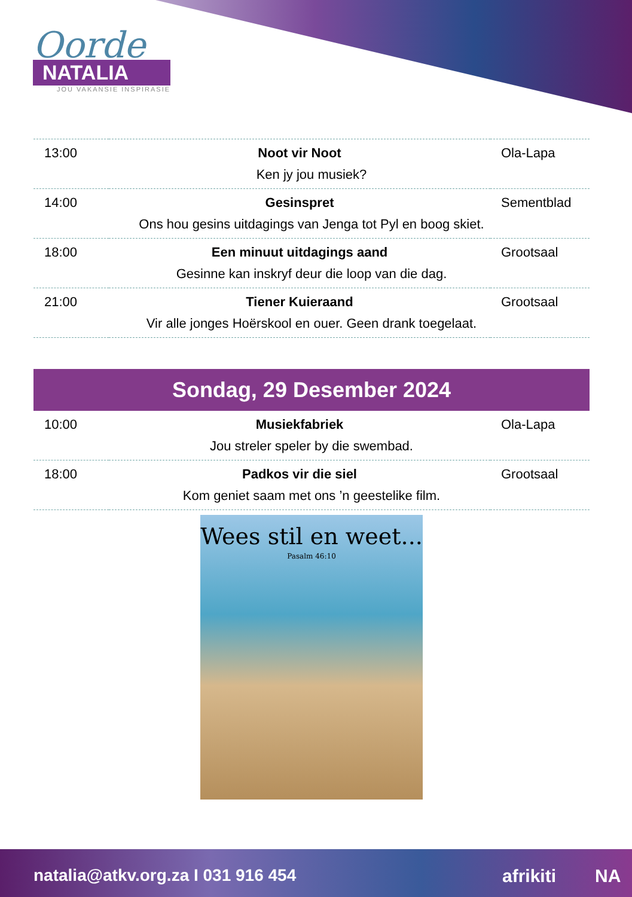Oorde
NATALIA
JOU VAKANSIE INSPIRASIE
| 13:00 | Noot vir Noot | Ola-Lapa |
| Ken jy jou musiek? | | |
| 14:00 | Gesinspret | Sementblad |
| Ons hou gesins uitdagings van Jenga tot Pyl en boog skiet. | | |
| 18:00 | Een minuut uitdagings aand | Grootsaal |
| Gesinne kan inskryf deur die loop van die dag. | | |
| 21:00 | Tiener Kuieraand | Grootsaal |
| Vir alle jonges Hoërskool en ouer. Geen drank toegelaat. | | |
Sondag, 29 Desember 2024
| 10:00 | Musiekfabriek | Ola-Lapa |
| Jou streler speler by die swembad. | | |
| 18:00 | Padkos vir die siel | Grootsaal |
| Kom geniet saam met ons ’n geestelike film. | | |
Wees stil en weet...
Pasalm 46:10
natalia@atkv.org.za I 031 916 454 afrikiti NA